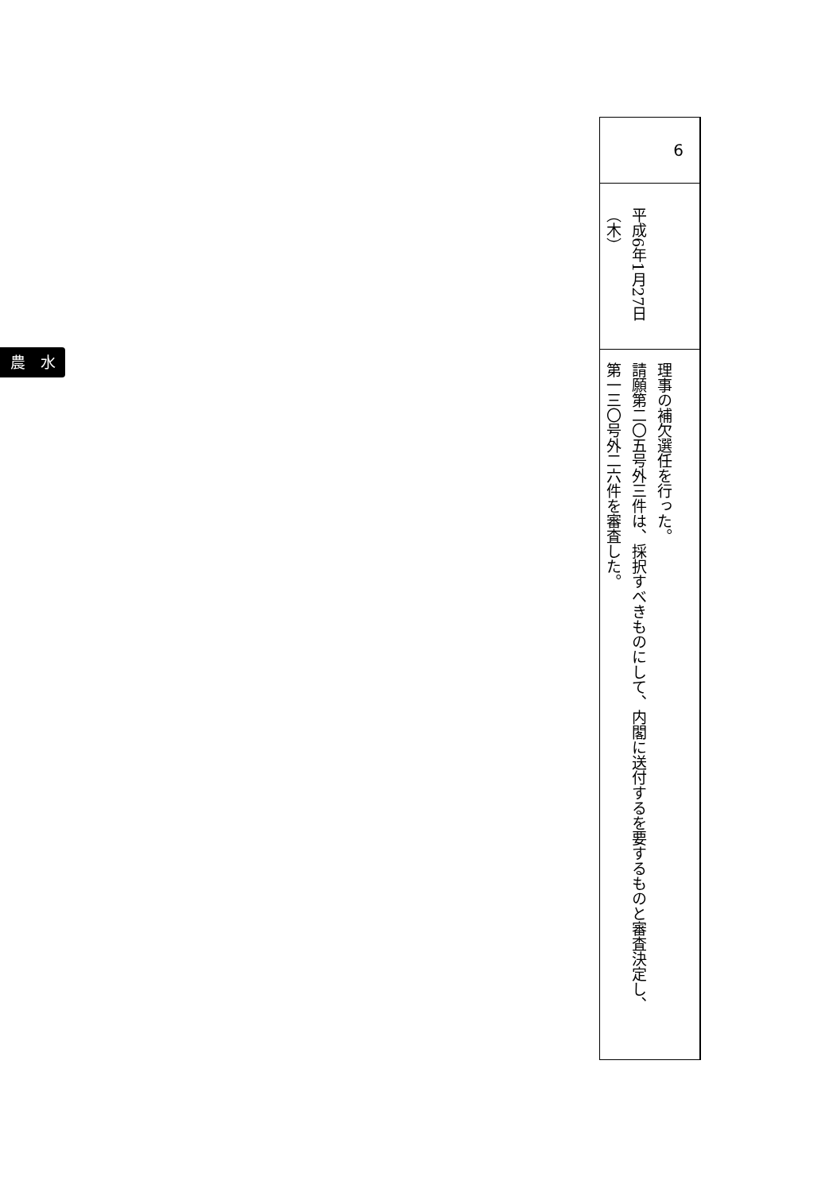農　水
| 6 |
| 平成6年1月27日 （木） |
| 理事の補欠選任を行った。 請願第二〇五号外三件は、採択すべきものにして、内閣に送付するを要するものと審査決定し、 第一三〇号外二六件を審査した。 |